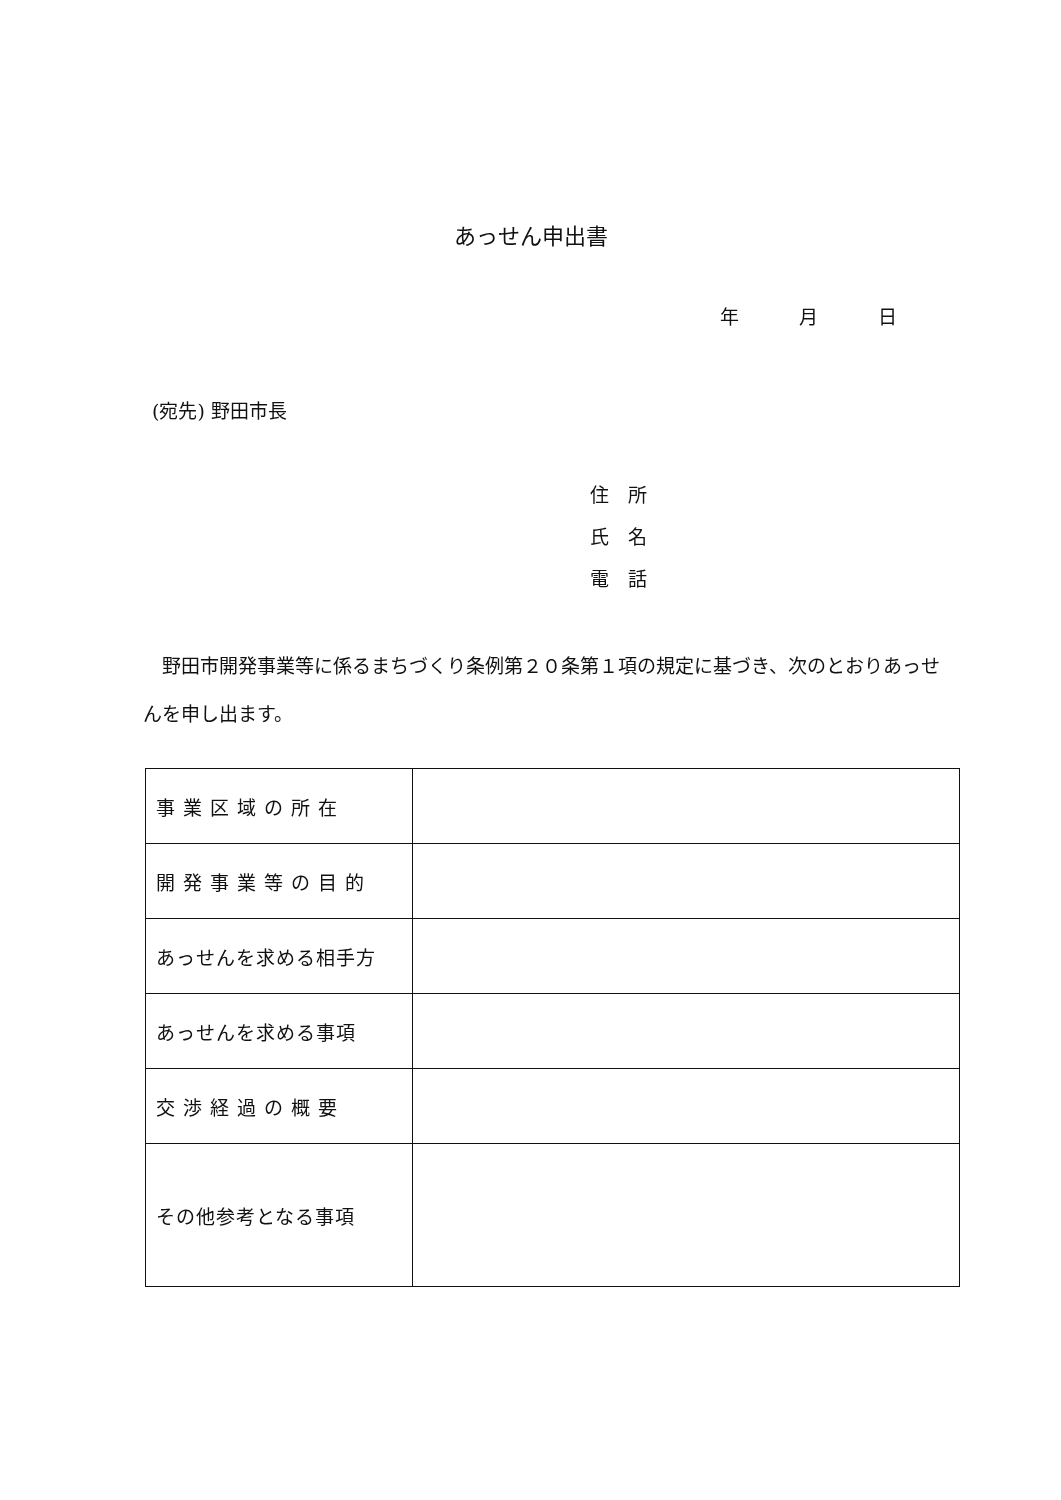あっせん申出書
年 月 日
(宛先) 野田市長
住　所
氏　名
電　話
　野田市開発事業等に係るまちづくり条例第２０条第１項の規定に基づき、次のとおりあっせんを申し出ます。
| 事業区域の所在 | |
| 開発事業等の目的 | |
| あっせんを求める相手方 | |
| あっせんを求める事項 | |
| 交渉経過の概要 | |
| その他参考となる事項 | |